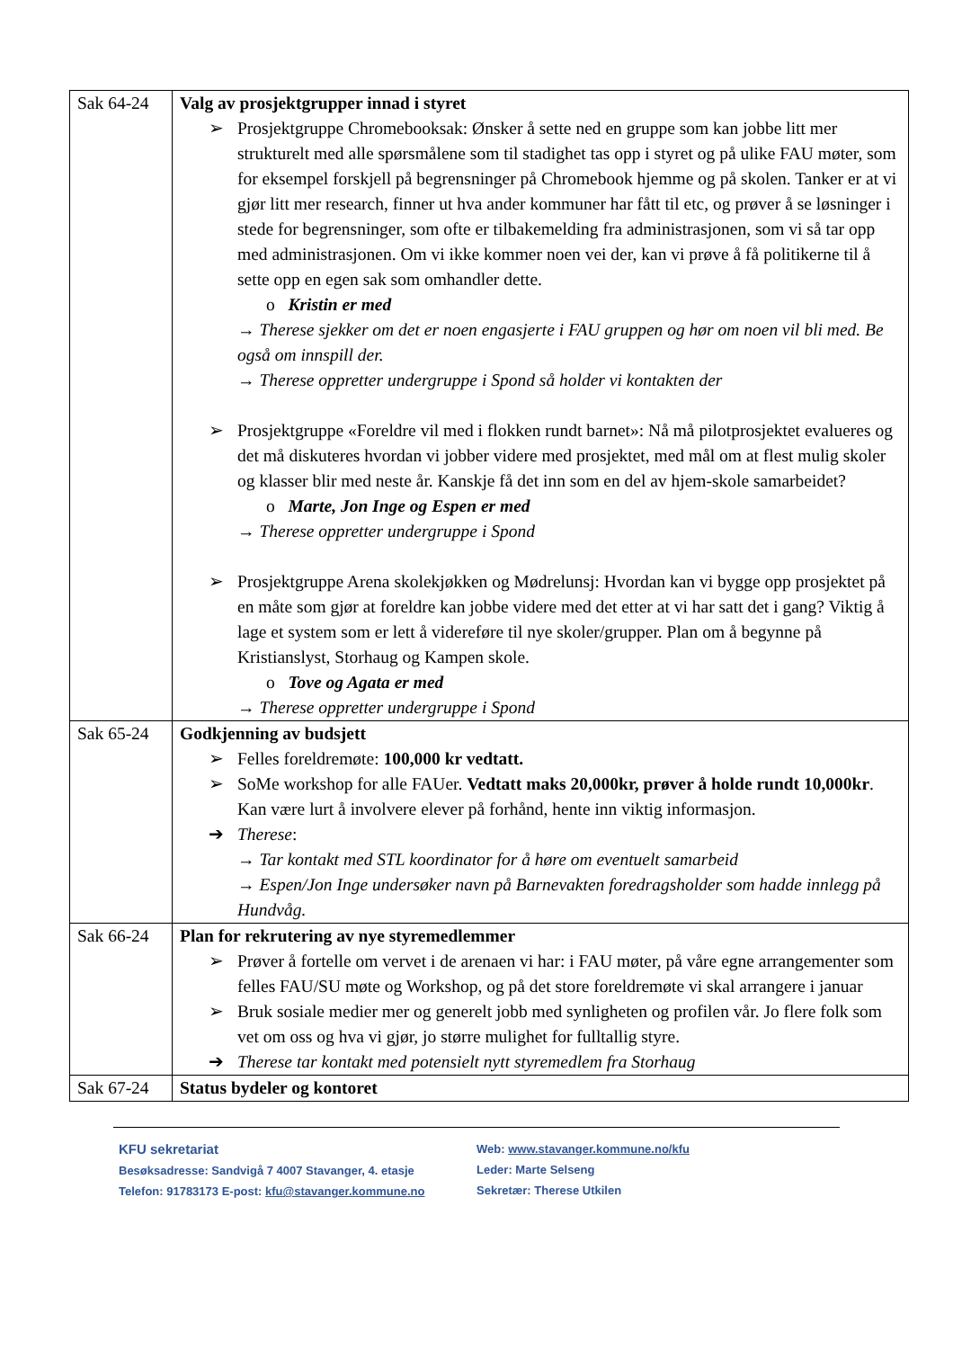| Sak 64-24 | Valg av prosjektgrupper innad i styret ➢ Prosjektgruppe Chromebooksak: Ønsker å sette ned en gruppe som kan jobbe litt mer strukturelt med alle spørsmålene som til stadighet tas opp i styret og på ulike FAU møter, som for eksempel forskjell på begrensninger på Chromebook hjemme og på skolen. Tanker er at vi gjør litt mer research, finner ut hva ander kommuner har fått til etc, og prøver å se løsninger i stede for begrensninger, som ofte er tilbakemelding fra administrasjonen, som vi så tar opp med administrasjonen. Om vi ikke kommer noen vei der, kan vi prøve å få politikerne til å sette opp en egen sak som omhandler dette. o Kristin er med → Therese sjekker om det er noen engasjerte i FAU gruppen og hør om noen vil bli med. Be også om innspill der. → Therese oppretter undergruppe i Spond så holder vi kontakten der ➢ Prosjektgruppe «Foreldre vil med i flokken rundt barnet»: Nå må pilotprosjektet evalueres og det må diskuteres hvordan vi jobber videre med prosjektet, med mål om at flest mulig skoler og klasser blir med neste år. Kanskje få det inn som en del av hjem-skole samarbeidet? o Marte, Jon Inge og Espen er med → Therese oppretter undergruppe i Spond ➢ Prosjektgruppe Arena skolekjøkken og Mødrelunsj: Hvordan kan vi bygge opp prosjektet på en måte som gjør at foreldre kan jobbe videre med det etter at vi har satt det i gang? Viktig å lage et system som er lett å videreføre til nye skoler/grupper. Plan om å begynne på Kristianslyst, Storhaug og Kampen skole. o Tove og Agata er med → Therese oppretter undergruppe i Spond |
| Sak 65-24 | Godkjenning av budsjett ➢ Felles foreldremøte: 100,000 kr vedtatt. ➢ SoMe workshop for alle FAUer. Vedtatt maks 20,000kr, prøver å holde rundt 10,000kr . Kan være lurt å involvere elever på forhånd, hente inn viktig informasjon. ➔ Therese : → Tar kontakt med STL koordinator for å høre om eventuelt samarbeid → Espen/Jon Inge undersøker navn på Barnevakten foredragsholder som hadde innlegg på Hundvåg. |
| Sak 66-24 | Plan for rekrutering av nye styremedlemmer ➢ Prøver å fortelle om vervet i de arenaen vi har: i FAU møter, på våre egne arrangementer som felles FAU/SU møte og Workshop, og på det store foreldremøte vi skal arrangere i januar ➢ Bruk sosiale medier mer og generelt jobb med synligheten og profilen vår. Jo flere folk som vet om oss og hva vi gjør, jo større mulighet for fulltallig styre. ➔ Therese tar kontakt med potensielt nytt styremedlem fra Storhaug |
| Sak 67-24 | Status bydeler og kontoret |
KFU sekretariat
Besøksadresse: Sandvigå 7 4007 Stavanger, 4. etasje
Telefon: 91783173 E-post: kfu@stavanger.kommune.no
Web: www.stavanger.kommune.no/kfu
Leder: Marte Selseng
Sekretær: Therese Utkilen